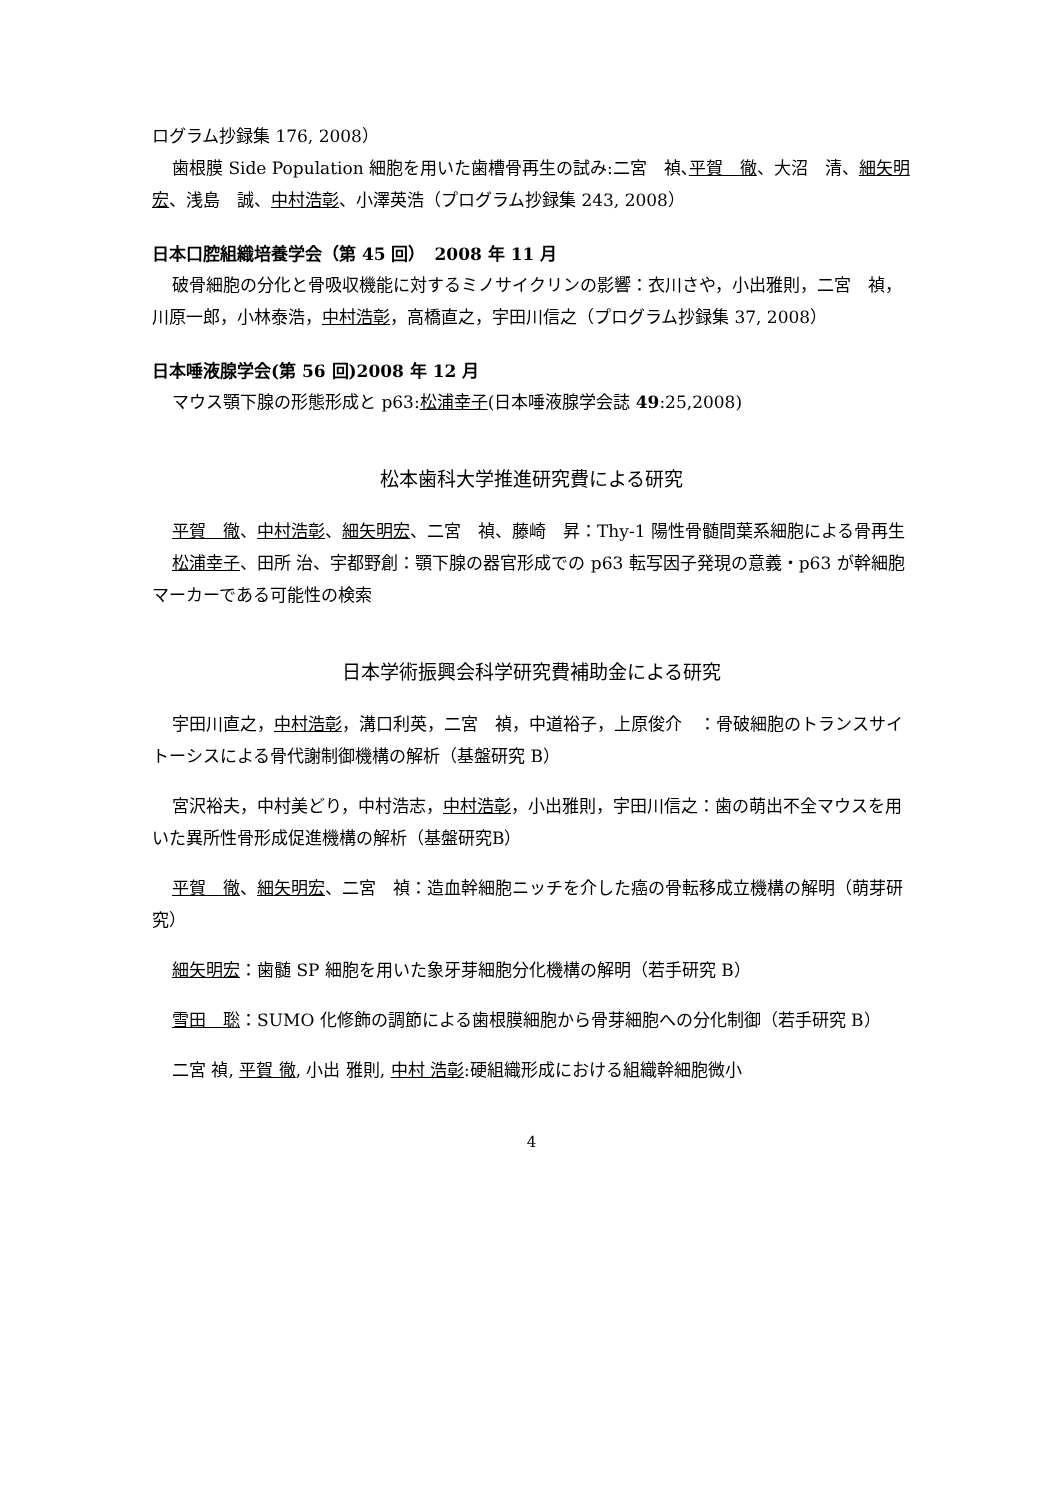ログラム抄録集 176, 2008）
歯根膜 Side Population 細胞を用いた歯槽骨再生の試み:二宮　禎､平賀　徹、大沼　清、細矢明宏、浅島　誠、中村浩彰、小澤英浩（プログラム抄録集 243, 2008）
日本口腔組織培養学会（第 45 回）　2008 年 11 月
破骨細胞の分化と骨吸収機能に対するミノサイクリンの影響：衣川さや，小出雅則，二宮　禎，川原一郎，小林泰浩，中村浩彰，高橋直之，宇田川信之（プログラム抄録集 37, 2008）
日本唾液腺学会(第 56 回)2008 年 12 月
マウス顎下腺の形態形成と p63:松浦幸子(日本唾液腺学会誌 49:25,2008)
松本歯科大学推進研究費による研究
平賀　徹、中村浩彰、細矢明宏、二宮　禎、藤崎　昇：Thy-1 陽性骨髄間葉系細胞による骨再生
松浦幸子、田所 治、宇都野創：顎下腺の器官形成での p63 転写因子発現の意義・p63 が幹細胞マーカーである可能性の検索
日本学術振興会科学研究費補助金による研究
宇田川直之，中村浩彰，溝口利英，二宮　禎，中道裕子，上原俊介　：骨破細胞のトランスサイトーシスによる骨代謝制御機構の解析（基盤研究 B）
宮沢裕夫，中村美どり，中村浩志，中村浩彰，小出雅則，宇田川信之：歯の萌出不全マウスを用いた異所性骨形成促進機構の解析（基盤研究B）
平賀　徹、細矢明宏、二宮　禎：造血幹細胞ニッチを介した癌の骨転移成立機構の解明（萌芽研究）
細矢明宏：歯髄 SP 細胞を用いた象牙芽細胞分化機構の解明（若手研究 B）
雪田　聡：SUMO 化修飾の調節による歯根膜細胞から骨芽細胞への分化制御（若手研究 B）
二宮 禎, 平賀 徹, 小出 雅則, 中村 浩彰:硬組織形成における組織幹細胞微小
4